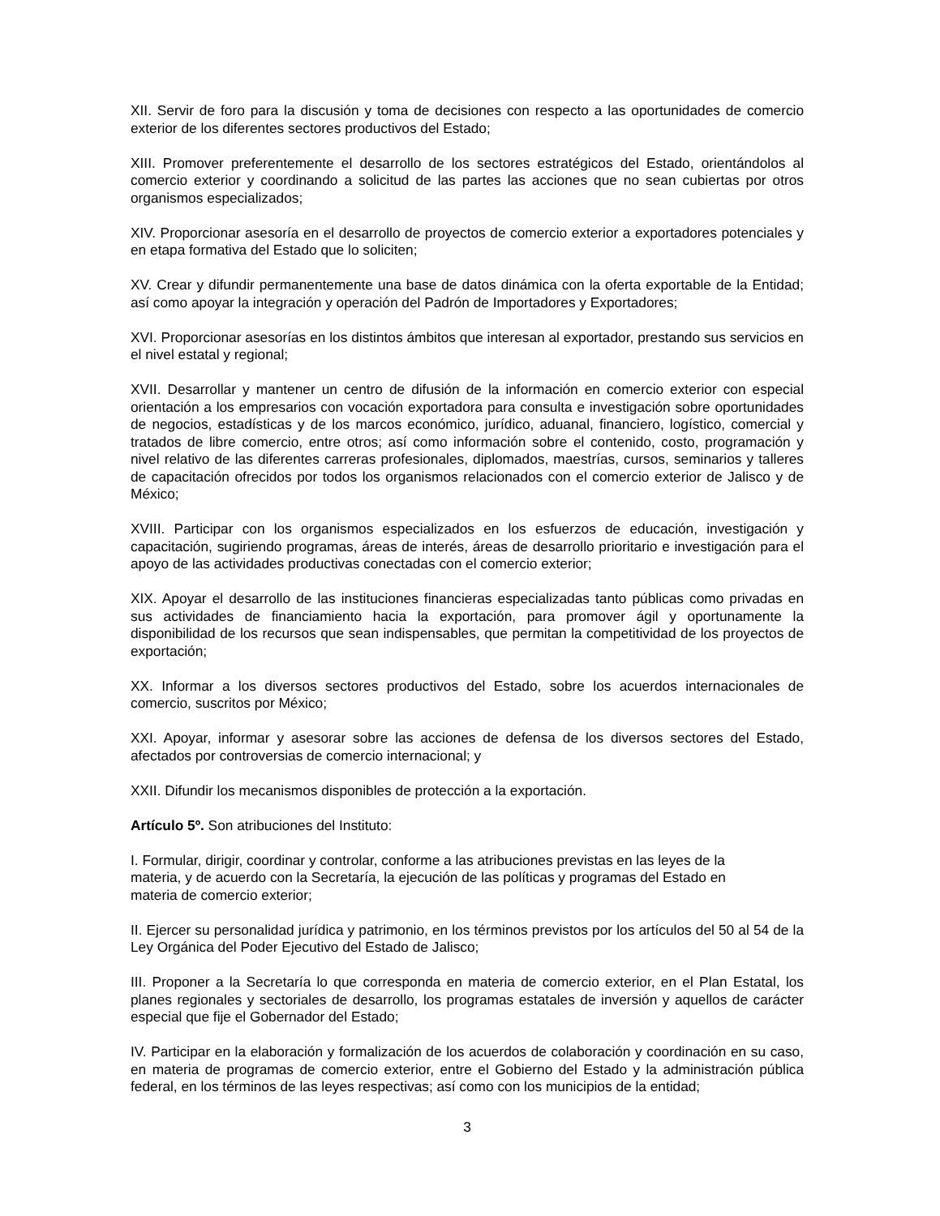XII. Servir de foro para la discusión y toma de decisiones con respecto a las oportunidades de comercio exterior de los diferentes sectores productivos del Estado;
XIII. Promover preferentemente el desarrollo de los sectores estratégicos del Estado, orientándolos al comercio exterior y coordinando a solicitud de las partes las acciones que no sean cubiertas por otros organismos especializados;
XIV. Proporcionar asesoría en el desarrollo de proyectos de comercio exterior a exportadores potenciales y en etapa formativa del Estado que lo soliciten;
XV. Crear y difundir permanentemente una base de datos dinámica con la oferta exportable de la Entidad; así como apoyar la integración y operación del Padrón de Importadores y Exportadores;
XVI. Proporcionar asesorías en los distintos ámbitos que interesan al exportador, prestando sus servicios en el nivel estatal y regional;
XVII. Desarrollar y mantener un centro de difusión de la información en comercio exterior con especial orientación a los empresarios con vocación exportadora para consulta e investigación sobre oportunidades de negocios, estadísticas y de los marcos económico, jurídico, aduanal, financiero, logístico, comercial y tratados de libre comercio, entre otros; así como información sobre el contenido, costo, programación y nivel relativo de las diferentes carreras profesionales, diplomados, maestrías, cursos, seminarios y talleres de capacitación ofrecidos por todos los organismos relacionados con el comercio exterior de Jalisco y de México;
XVIII. Participar con los organismos especializados en los esfuerzos de educación, investigación y capacitación, sugiriendo programas, áreas de interés, áreas de desarrollo prioritario e investigación para el apoyo de las actividades productivas conectadas con el comercio exterior;
XIX. Apoyar el desarrollo de las instituciones financieras especializadas tanto públicas como privadas en sus actividades de financiamiento hacia la exportación, para promover ágil y oportunamente la disponibilidad de los recursos que sean indispensables, que permitan la competitividad de los proyectos de exportación;
XX. Informar a los diversos sectores productivos del Estado, sobre los acuerdos internacionales de comercio, suscritos por México;
XXI. Apoyar, informar y asesorar sobre las acciones de defensa de los diversos sectores del Estado, afectados por controversias de comercio internacional; y
XXII. Difundir los mecanismos disponibles de protección a la exportación.
Artículo 5º. Son atribuciones del Instituto:
I. Formular, dirigir, coordinar y controlar, conforme a las atribuciones previstas en las leyes de la
materia, y de acuerdo con la Secretaría, la ejecución de las políticas y programas del Estado en
materia de comercio exterior;
II. Ejercer su personalidad jurídica y patrimonio, en los términos previstos por los artículos del 50 al 54 de la Ley Orgánica del Poder Ejecutivo del Estado de Jalisco;
III. Proponer a la Secretaría lo que corresponda en materia de comercio exterior, en el Plan Estatal, los planes regionales y sectoriales de desarrollo, los programas estatales de inversión y aquellos de carácter especial que fije el Gobernador del Estado;
IV. Participar en la elaboración y formalización de los acuerdos de colaboración y coordinación en su caso, en materia de programas de comercio exterior, entre el Gobierno del Estado y la administración pública federal, en los términos de las leyes respectivas; así como con los municipios de la entidad;
3